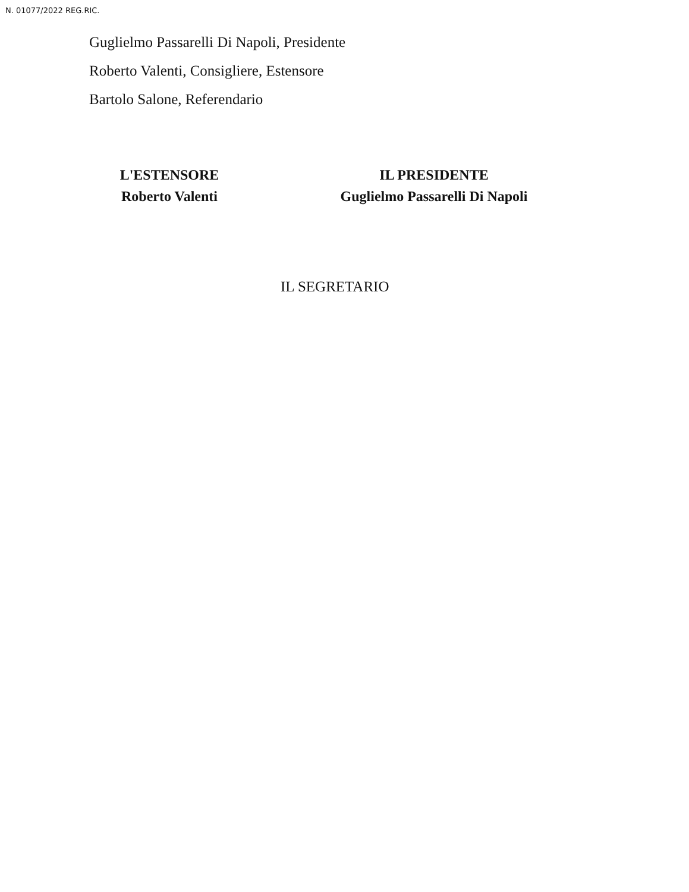N. 01077/2022 REG.RIC.
Guglielmo Passarelli Di Napoli, Presidente
Roberto Valenti, Consigliere, Estensore
Bartolo Salone, Referendario
L'ESTENSORE
Roberto Valenti
IL PRESIDENTE
Guglielmo Passarelli Di Napoli
IL SEGRETARIO